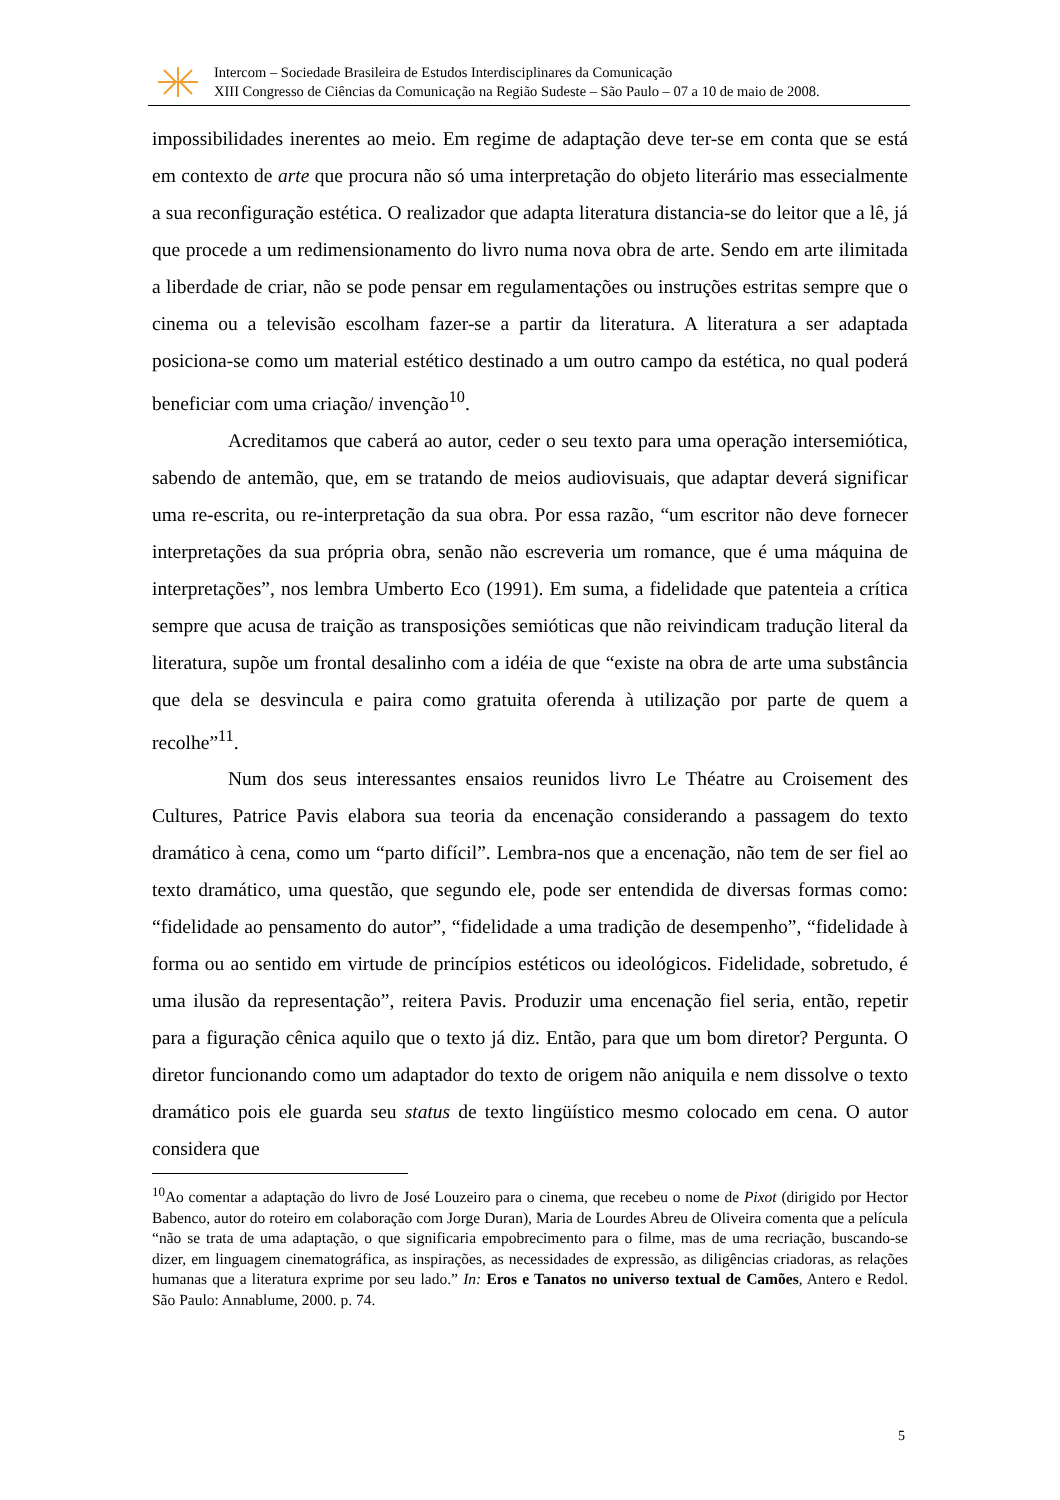Intercom – Sociedade Brasileira de Estudos Interdisciplinares da Comunicação
XIII Congresso de Ciências da Comunicação na Região Sudeste – São Paulo – 07 a 10 de maio de 2008.
impossibilidades inerentes ao meio. Em regime de adaptação deve ter-se em conta que se está em contexto de arte que procura não só uma interpretação do objeto literário mas essecialmente a sua reconfiguração estética. O realizador que adapta literatura distancia-se do leitor que a lê, já que procede a um redimensionamento do livro numa nova obra de arte. Sendo em arte ilimitada a liberdade de criar, não se pode pensar em regulamentações ou instruções estritas sempre que o cinema ou a televisão escolham fazer-se a partir da literatura. A literatura a ser adaptada posiciona-se como um material estético destinado a um outro campo da estética, no qual poderá beneficiar com uma criação/ invenção<sup>10</sup>.
Acreditamos que caberá ao autor, ceder o seu texto para uma operação intersemiótica, sabendo de antemão, que, em se tratando de meios audiovisuais, que adaptar deverá significar uma re-escrita, ou re-interpretação da sua obra. Por essa razão, “um escritor não deve fornecer interpretações da sua própria obra, senão não escreveria um romance, que é uma máquina de interpretações”, nos lembra Umberto Eco (1991). Em suma, a fidelidade que patenteia a crítica sempre que acusa de traição as transposições semióticas que não reivindicam tradução literal da literatura, supõe um frontal desalinho com a idéia de que “existe na obra de arte uma substância que dela se desvincula e paira como gratuita oferenda à utilização por parte de quem a recolhe”<sup>11</sup>.
Num dos seus interessantes ensaios reunidos livro Le Théatre au Croisement des Cultures, Patrice Pavis elabora sua teoria da encenação considerando a passagem do texto dramático à cena, como um “parto difícil”. Lembra-nos que a encenação, não tem de ser fiel ao texto dramático, uma questão, que segundo ele, pode ser entendida de diversas formas como: “fidelidade ao pensamento do autor”, “fidelidade a uma tradição de desempenho”, “fidelidade à forma ou ao sentido em virtude de princípios estéticos ou ideológicos. Fidelidade, sobretudo, é uma ilusão da representação”, reitera Pavis. Produzir uma encenação fiel seria, então, repetir para a figuração cênica aquilo que o texto já diz. Então, para que um bom diretor? Pergunta. O diretor funcionando como um adaptador do texto de origem não aniquila e nem dissolve o texto dramático pois ele guarda seu status de texto lingüístico mesmo colocado em cena. O autor considera que
<sup>10</sup> Ao comentar a adaptação do livro de José Louzeiro para o cinema, que recebeu o nome de Pixot (dirigido por Hector Babenco, autor do roteiro em colaboração com Jorge Duran), Maria de Lourdes Abreu de Oliveira comenta que a película “não se trata de uma adaptação, o que significaria empobrecimento para o filme, mas de uma recriação, buscando-se dizer, em linguagem cinematográfica, as inspirações, as necessidades de expressão, as diligências criadoras, as relações humanas que a literatura exprime por seu lado.” In: Eros e Tanatos no universo textual de Camões, Antero e Redol. São Paulo: Annablume, 2000. p. 74.
5